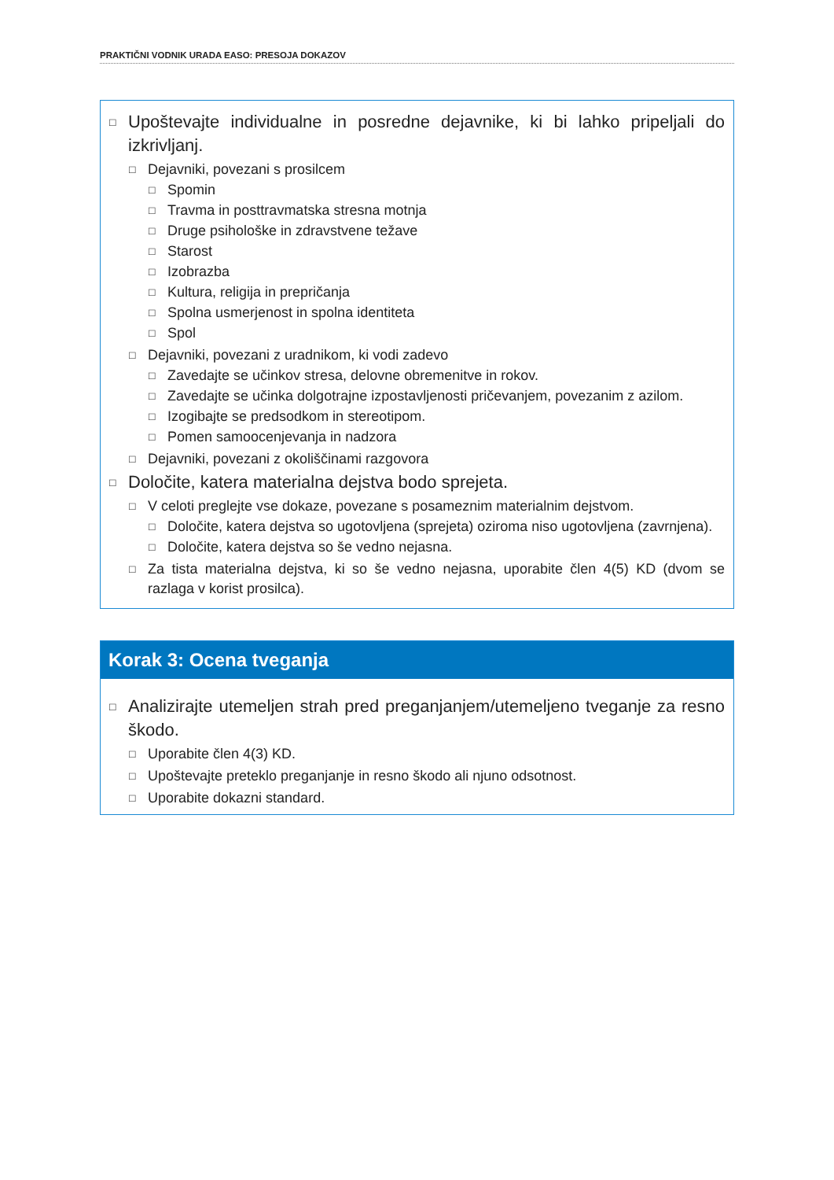PRAKTIČNI VODNIK URADA EASO: PRESOJA DOKAZOV
□ Upoštevajte individualne in posredne dejavnike, ki bi lahko pripeljali do izkrivljanj.
□ Dejavniki, povezani s prosilcem
□ Spomin
□ Travma in posttravmatska stresna motnja
□ Druge psihološke in zdravstvene težave
□ Starost
□ Izobrazba
□ Kultura, religija in prepričanja
□ Spolna usmerjenost in spolna identiteta
□ Spol
□ Dejavniki, povezani z uradnikom, ki vodi zadevo
□ Zavedajte se učinkov stresa, delovne obremenitve in rokov.
□ Zavedajte se učinka dolgotrajne izpostavljenosti pričevanjem, povezanim z azilom.
□ Izogibajte se predsodkom in stereotipom.
□ Pomen samoocenjevanja in nadzora
□ Dejavniki, povezani z okoliščinami razgovora
□ Določite, katera materialna dejstva bodo sprejeta.
□ V celoti preglejte vse dokaze, povezane s posameznim materialnim dejstvom.
□ Določite, katera dejstva so ugotovljena (sprejeta) oziroma niso ugotovljena (zavrnjena).
□ Določite, katera dejstva so še vedno nejasna.
□ Za tista materialna dejstva, ki so še vedno nejasna, uporabite člen 4(5) KD (dvom se razlaga v korist prosilca).
Korak 3: Ocena tveganja
□ Analizirajte utemeljen strah pred preganjanjem/utemeljeno tveganje za resno škodo.
□ Uporabite člen 4(3) KD.
□ Upoštevajte preteklo preganjanje in resno škodo ali njuno odsotnost.
□ Uporabite dokazni standard.